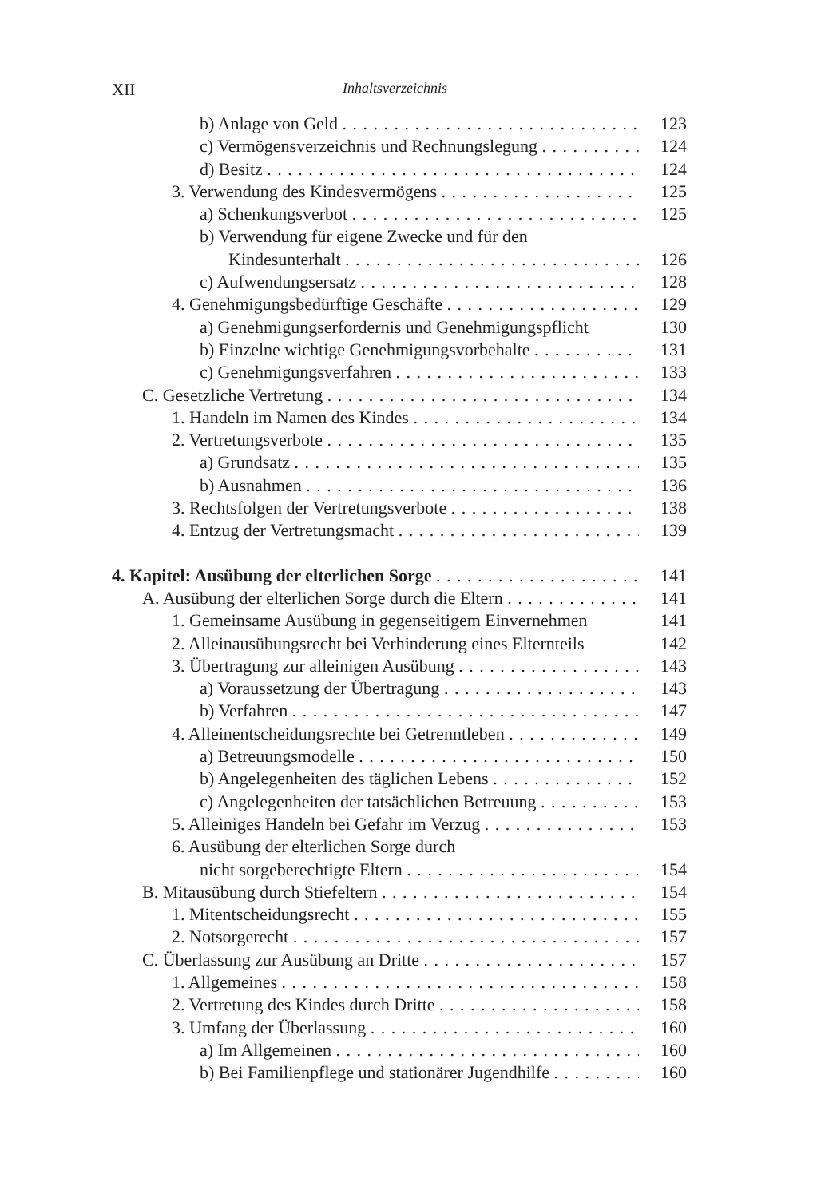XII Inhaltsverzeichnis
b) Anlage von Geld 123
c) Vermögensverzeichnis und Rechnungslegung 124
d) Besitz 124
3. Verwendung des Kindesvermögens 125
a) Schenkungsverbot 125
b) Verwendung für eigene Zwecke und für den
Kindesunterhalt 126
c) Aufwendungsersatz 128
4. Genehmigungsbedürftige Geschäfte 129
a) Genehmigungserfordernis und Genehmigungspflicht 130
b) Einzelne wichtige Genehmigungsvorbehalte 131
c) Genehmigungsverfahren 133
C. Gesetzliche Vertretung 134
1. Handeln im Namen des Kindes 134
2. Vertretungsverbote 135
a) Grundsatz 135
b) Ausnahmen 136
3. Rechtsfolgen der Vertretungsverbote 138
4. Entzug der Vertretungsmacht 139
4. Kapitel: Ausübung der elterlichen Sorge 141
A. Ausübung der elterlichen Sorge durch die Eltern 141
1. Gemeinsame Ausübung in gegenseitigem Einvernehmen 141
2. Alleinausübungsrecht bei Verhinderung eines Elternteils 142
3. Übertragung zur alleinigen Ausübung 143
a) Voraussetzung der Übertragung 143
b) Verfahren 147
4. Alleinentscheidungsrechte bei Getrenntleben 149
a) Betreuungsmodelle 150
b) Angelegenheiten des täglichen Lebens 152
c) Angelegenheiten der tatsächlichen Betreuung 153
5. Alleiniges Handeln bei Gefahr im Verzug 153
6. Ausübung der elterlichen Sorge durch
nicht sorgeberechtigte Eltern 154
B. Mitausübung durch Stiefeltern 154
1. Mitentscheidungsrecht 155
2. Notsorgerecht 157
C. Überlassung zur Ausübung an Dritte 157
1. Allgemeines 158
2. Vertretung des Kindes durch Dritte 158
3. Umfang der Überlassung 160
a) Im Allgemeinen 160
b) Bei Familienpflege und stationärer Jugendhilfe 160